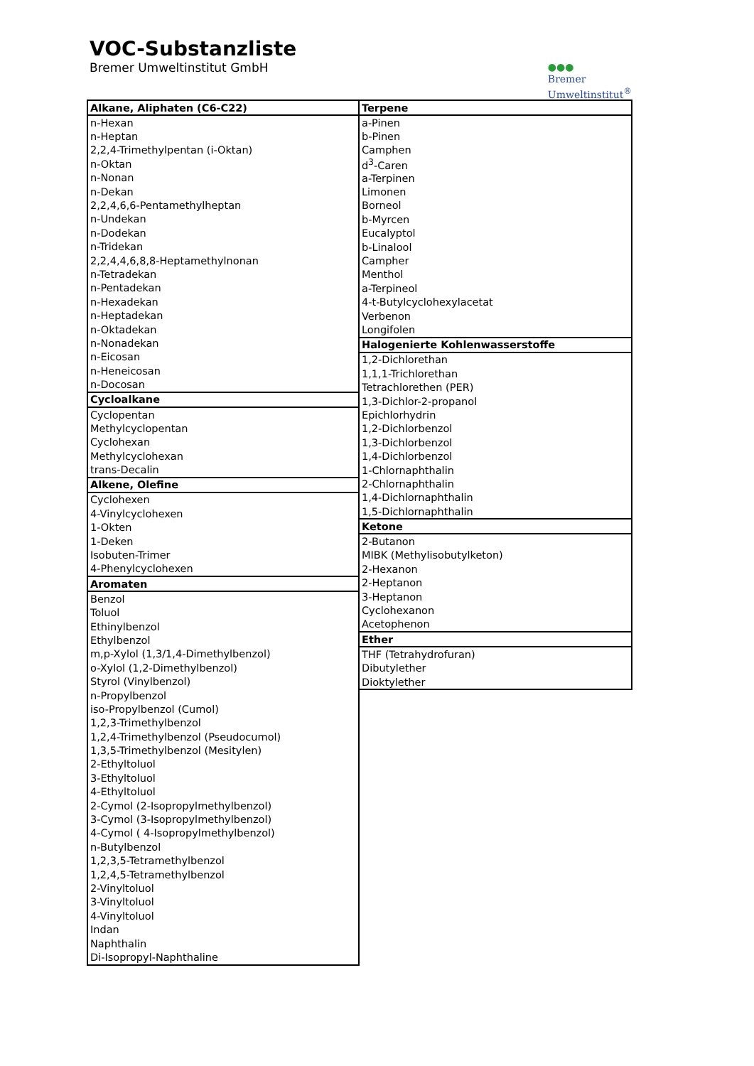VOC-Substanzliste
Bremer Umweltinstitut GmbH
●●●
Bremer
Umweltinstitut<sup>®</sup>
| Alkane, Aliphaten (C6-C22) |
| --- |
| n-Hexan |
| n-Heptan |
| 2,2,4-Trimethylpentan (i-Oktan) |
| n-Oktan |
| n-Nonan |
| n-Dekan |
| 2,2,4,6,6-Pentamethylheptan |
| n-Undekan |
| n-Dodekan |
| n-Tridekan |
| 2,2,4,4,6,8,8-Heptamethylnonan |
| n-Tetradekan |
| n-Pentadekan |
| n-Hexadekan |
| n-Heptadekan |
| n-Oktadekan |
| n-Nonadekan |
| n-Eicosan |
| n-Heneicosan |
| n-Docosan |
| Cycloalkane |
| Cyclopentan |
| Methylcyclopentan |
| Cyclohexan |
| Methylcyclohexan |
| trans-Decalin |
| Alkene, Olefine |
| Cyclohexen |
| 4-Vinylcyclohexen |
| 1-Okten |
| 1-Deken |
| Isobuten-Trimer |
| 4-Phenylcyclohexen |
| Aromaten |
| Benzol |
| Toluol |
| Ethinylbenzol |
| Ethylbenzol |
| m,p-Xylol (1,3/1,4-Dimethylbenzol) |
| o-Xylol (1,2-Dimethylbenzol) |
| Styrol (Vinylbenzol) |
| n-Propylbenzol |
| iso-Propylbenzol (Cumol) |
| 1,2,3-Trimethylbenzol |
| 1,2,4-Trimethylbenzol (Pseudocumol) |
| 1,3,5-Trimethylbenzol (Mesitylen) |
| 2-Ethyltoluol |
| 3-Ethyltoluol |
| 4-Ethyltoluol |
| 2-Cymol (2-Isopropylmethylbenzol) |
| 3-Cymol (3-Isopropylmethylbenzol) |
| 4-Cymol ( 4-Isopropylmethylbenzol) |
| n-Butylbenzol |
| 1,2,3,5-Tetramethylbenzol |
| 1,2,4,5-Tetramethylbenzol |
| 2-Vinyltoluol |
| 3-Vinyltoluol |
| 4-Vinyltoluol |
| Indan |
| Naphthalin |
| Di-Isopropyl-Naphthaline |
| Terpene |
| --- |
| a-Pinen |
| b-Pinen |
| Camphen |
| d<sup>3</sup>-Caren |
| a-Terpinen |
| Limonen |
| Borneol |
| b-Myrcen |
| Eucalyptol |
| b-Linalool |
| Campher |
| Menthol |
| a-Terpineol |
| 4-t-Butylcyclohexylacetat |
| Verbenon |
| Longifolen |
| Halogenierte Kohlenwasserstoffe |
| 1,2-Dichlorethan |
| 1,1,1-Trichlorethan |
| Tetrachlorethen (PER) |
| 1,3-Dichlor-2-propanol |
| Epichlorhydrin |
| 1,2-Dichlorbenzol |
| 1,3-Dichlorbenzol |
| 1,4-Dichlorbenzol |
| 1-Chlornaphthalin |
| 2-Chlornaphthalin |
| 1,4-Dichlornaphthalin |
| 1,5-Dichlornaphthalin |
| Ketone |
| 2-Butanon |
| MIBK (Methylisobutylketon) |
| 2-Hexanon |
| 2-Heptanon |
| 3-Heptanon |
| Cyclohexanon |
| Acetophenon |
| Ether |
| THF (Tetrahydrofuran) |
| Dibutylether |
| Dioktylether |